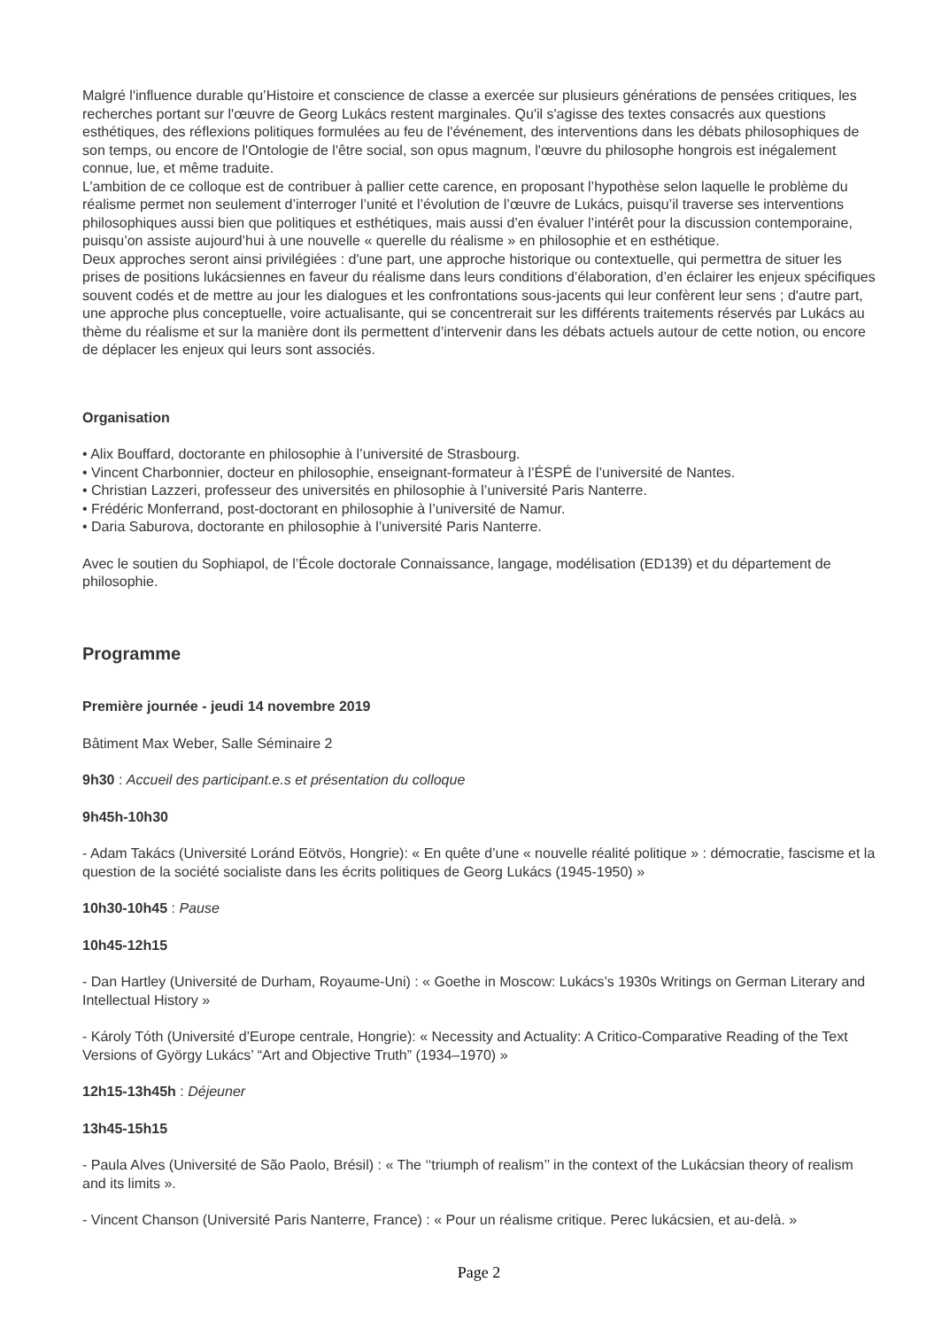Malgré l'influence durable qu’Histoire et conscience de classe a exercée sur plusieurs générations de pensées critiques, les recherches portant sur l'œuvre de Georg Lukács restent marginales. Qu'il s'agisse des textes consacrés aux questions esthétiques, des réflexions politiques formulées au feu de l'événement, des interventions dans les débats philosophiques de son temps, ou encore de l'Ontologie de l'être social, son opus magnum, l'œuvre du philosophe hongrois est inégalement connue, lue, et même traduite.
L’ambition de ce colloque est de contribuer à pallier cette carence, en proposant l’hypothèse selon laquelle le problème du réalisme permet non seulement d’interroger l’unité et l’évolution de l’œuvre de Lukács, puisqu’il traverse ses interventions philosophiques aussi bien que politiques et esthétiques, mais aussi d’en évaluer l’intérêt pour la discussion contemporaine, puisqu’on assiste aujourd’hui à une nouvelle « querelle du réalisme » en philosophie et en esthétique.
Deux approches seront ainsi privilégiées : d'une part, une approche historique ou contextuelle, qui permettra de situer les prises de positions lukácsiennes en faveur du réalisme dans leurs conditions d’élaboration, d’en éclairer les enjeux spécifiques souvent codés et de mettre au jour les dialogues et les confrontations sous-jacents qui leur confèrent leur sens ; d'autre part, une approche plus conceptuelle, voire actualisante, qui se concentrerait sur les différents traitements réservés par Lukács au thème du réalisme et sur la manière dont ils permettent d’intervenir dans les débats actuels autour de cette notion, ou encore de déplacer les enjeux qui leurs sont associés.
Organisation
• Alix Bouffard, doctorante en philosophie à l’université de Strasbourg.
• Vincent Charbonnier, docteur en philosophie, enseignant-formateur à l’ÉSPÉ de l’université de Nantes.
• Christian Lazzeri, professeur des universités en philosophie à l’université Paris Nanterre.
• Frédéric Monferrand, post-doctorant en philosophie à l’université de Namur.
• Daria Saburova, doctorante en philosophie à l’université Paris Nanterre.
Avec le soutien du Sophiapol, de l’École doctorale Connaissance, langage, modélisation (ED139) et du département de philosophie.
Programme
Première journée - jeudi 14 novembre 2019
Bâtiment Max Weber, Salle Séminaire 2
9h30 : Accueil des participant.e.s et présentation du colloque
9h45h-10h30
- Adam Takács (Université Loránd Eötvös, Hongrie): « En quête d’une « nouvelle réalité politique » : démocratie, fascisme et la question de la société socialiste dans les écrits politiques de Georg Lukács (1945-1950) »
10h30-10h45 : Pause
10h45-12h15
- Dan Hartley (Université de Durham, Royaume-Uni) : « Goethe in Moscow: Lukács’s 1930s Writings on German Literary and Intellectual History »
- Károly Tóth (Université d’Europe centrale, Hongrie): « Necessity and Actuality: A Critico-Comparative Reading of the Text Versions of György Lukács’ “Art and Objective Truth” (1934–1970) »
12h15-13h45h : Déjeuner
13h45-15h15
- Paula Alves (Université de São Paolo, Brésil) : « The ‘‘triumph of realism’’ in the context of the Lukácsian theory of realism and its limits ».
- Vincent Chanson (Université Paris Nanterre, France) : « Pour un réalisme critique. Perec lukácsien, et au-delà. »
Page 2